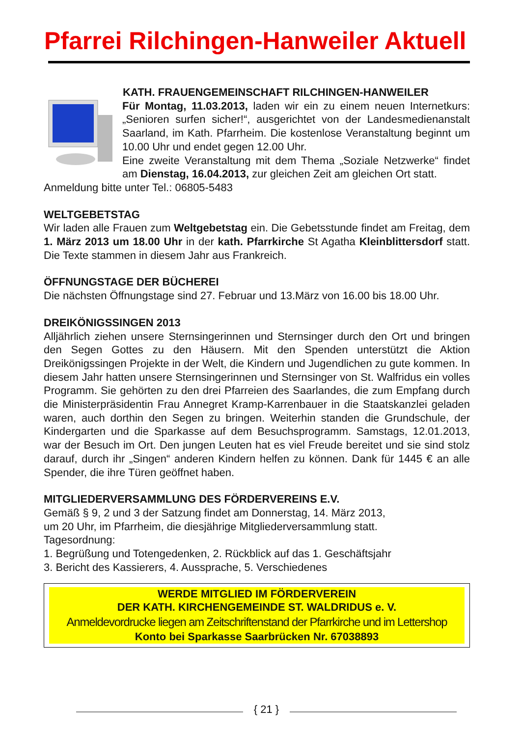Pfarrei Rilchingen-Hanweiler Aktuell
KATH. FRAUENGEMEINSCHAFT RILCHINGEN-HANWEILER
Für Montag, 11.03.2013, laden wir ein zu einem neuen Internet­kurs: „Senioren surfen sicher!“, ausgerichtet von der Landesmedi­enanstalt Saarland, im Kath. Pfarrheim. Die kostenlose Veranstal­tung beginnt um 10.00 Uhr und endet gegen 12.00 Uhr.
Eine zweite Veranstaltung mit dem Thema „Soziale Netzwerke“ findet am Dienstag, 16.04.2013, zur gleichen Zeit am gleichen Ort statt.
Anmeldung bitte unter Tel.: 06805-5483
WELTGEBETSTAG
Wir laden alle Frauen zum Weltgebetstag ein. Die Gebetsstunde findet am Frei­tag, dem 1. März 2013 um 18.00 Uhr in der kath. Pfarrkirche St Agatha Klein­blittersdorf statt. Die Texte stammen in diesem Jahr aus Frankreich.
ÖFFNUNGSTAGE DER BÜCHEREI
Die nächsten Öffnungstage sind 27. Februar und 13.März von 16.00 bis 18.00 Uhr.
DREIKÖNIGSSINGEN 2013
Alljährlich ziehen unsere Sternsingerinnen und Sternsinger durch den Ort und bringen den Segen Gottes zu den Häusern. Mit den Spenden unterstützt die Akti­on Dreikönigssingen Projekte in der Welt, die Kindern und Jugendlichen zu gute kommen. In diesem Jahr hatten unsere Sternsingerinnen und Sternsinger von St. Walfridus ein volles Programm. Sie gehörten zu den drei Pfarreien des Saarlan­des, die zum Empfang durch die Ministerpräsidentin Frau Annegret Kramp-Karrenbauer in die Staatskanzlei geladen waren, auch dorthin den Segen zu bringen. Weiterhin standen die Grundschule, der Kindergarten und die Sparkasse auf dem Besuchsprogramm. Samstags, 12.01.2013, war der Besuch im Ort. Den jungen Leuten hat es viel Freude bereitet und sie sind stolz darauf, durch ihr „Singen“ anderen Kindern helfen zu können. Dank für 1445 € an alle Spender, die ihre Türen geöffnet haben.
MITGLIEDERVERSAMMLUNG DES FÖRDERVEREINS E.V.
Gemäß § 9, 2 und 3 der Satzung findet am Donnerstag, 14. März 2013,
um 20 Uhr, im Pfarrheim, die diesjährige Mitgliederversammlung statt.
Tagesordnung:
1. Begrüßung und Totengedenken, 2. Rückblick auf das 1. Geschäftsjahr
3. Bericht des Kassierers, 4. Aussprache, 5. Verschiedenes
WERDE MITGLIED IM FÖRDERVEREIN
DER KATH. KIRCHENGEMEINDE ST. WALDRIDUS e. V.
Anmeldevordrucke liegen am Zeitschriftenstand der Pfarrkirche und im Lettershop
Konto bei Sparkasse Saarbrücken Nr. 67038893
{ 21 }